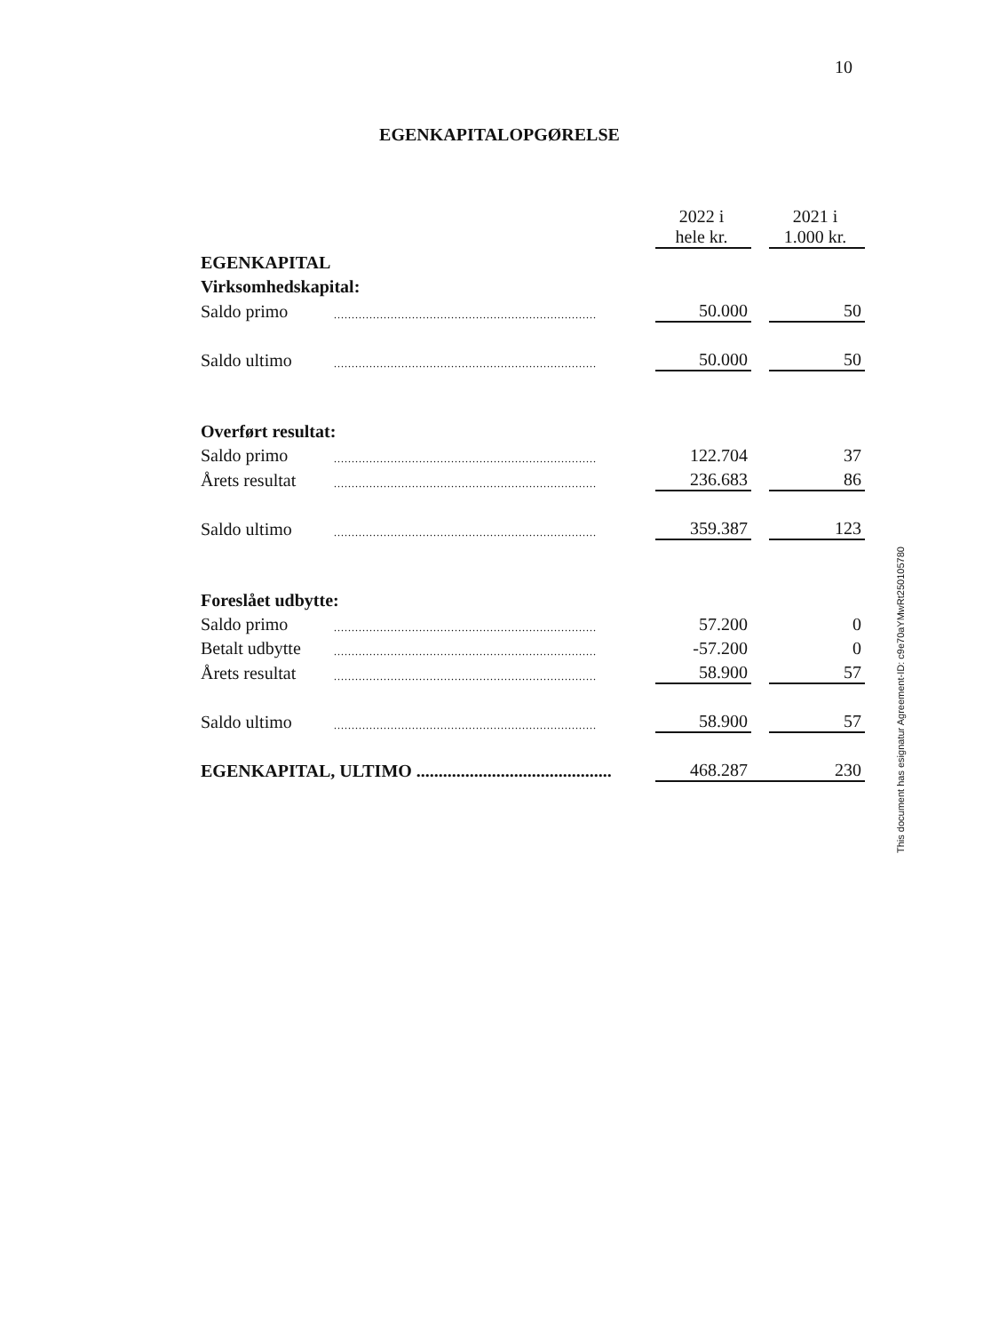10
EGENKAPITALOPGØRELSE
| | | 2022 i hele kr. | | 2021 i 1.000 kr. |
| EGENKAPITAL | | | | |
| Virksomhedskapital: | | | | |
| Saldo primo | .......................................................................... | 50.000 | | 50 |
| Saldo ultimo | .......................................................................... | 50.000 | | 50 |
| Overført resultat: | | | | |
| Saldo primo | .......................................................................... | 122.704 | | 37 |
| Årets resultat | .......................................................................... | 236.683 | | 86 |
| Saldo ultimo | .......................................................................... | 359.387 | | 123 |
| Foreslået udbytte: | | | | |
| Saldo primo | .......................................................................... | 57.200 | | 0 |
| Betalt udbytte | .......................................................................... | -57.200 | | 0 |
| Årets resultat | .......................................................................... | 58.900 | | 57 |
| Saldo ultimo | .......................................................................... | 58.900 | | 57 |
| EGENKAPITAL, ULTIMO ............................................ | | 468.287 | | 230 |
This document has esignatur Agreement-ID: c9e70aYMwRt250105780